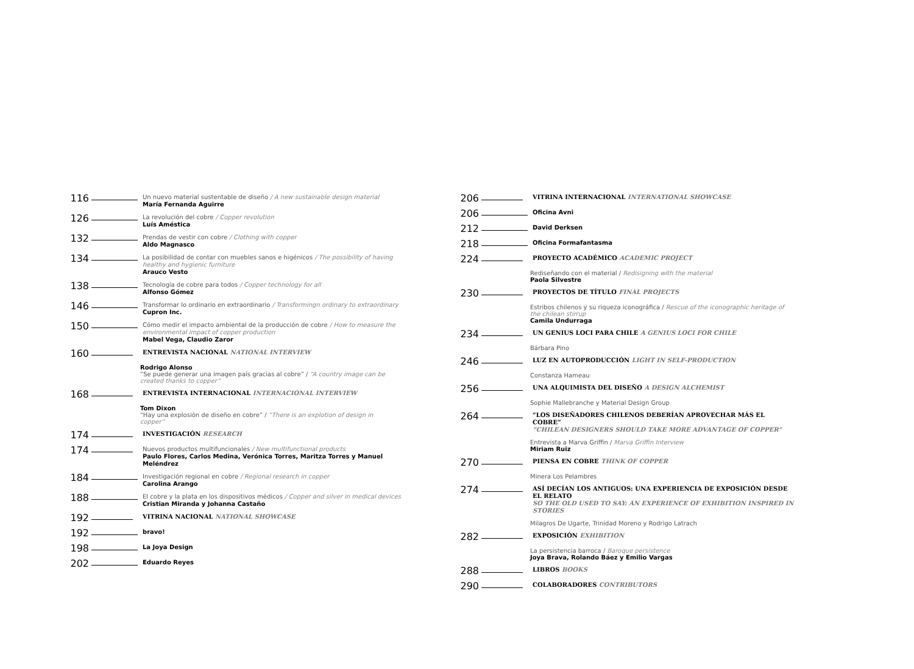116
Un nuevo material sustentable de diseño / A new sustainable design material
María Fernanda Aguirre
126
La revolución del cobre / Copper revolution
Luís Améstica
132
Prendas de vestir con cobre / Clothing with copper
Aldo Magnasco
134
La posibilidad de contar con muebles sanos e higénicos / The possibility of having healthy and hygienic furniture
Arauco Vesto
138
Tecnología de cobre para todos / Copper technology for all
Alfonso Gómez
146
Transformar lo ordinario en extraordinario / Transformingn ordinary to extraordinary
Cupron Inc.
150
Cómo medir el impacto ambiental de la producción de cobre / How to measure the environmental impact of copper production
Mabel Vega, Claudio Zaror
160
ENTREVISTA NACIONAL NATIONAL INTERVIEW
Rodrigo Alonso
“Se puede generar una imagen país gracias al cobre” / “A country image can be created thanks to copper”
168
ENTREVISTA INTERNACIONAL INTERNACIONAL INTERVIEW
Tom Dixon
“Hay una explosión de diseño en cobre” / “There is an explotion of design in copper”
174
INVESTIGACIÓN RESEARCH
174
Nuevos productos multifuncionales / New multifunctional products
Paulo Flores, Carlos Medina, Verónica Torres, Maritza Torres y Manuel Meléndrez
184
Investigación regional en cobre / Regional research in copper
Carolina Arango
188
El cobre y la plata en los dispositivos médicos / Copper and silver in medical devices
Cristian Miranda y Johanna Castaño
192
VITRINA NACIONAL NATIONAL SHOWCASE
192
bravo!
198
La Joya Design
202
Eduardo Reyes
206
VITRINA INTERNACIONAL INTERNATIONAL SHOWCASE
206
Oficina Avni
212
David Derksen
218
Oficina Formafantasma
224
PROYECTO ACADÉMICO ACADEMIC PROJECT
Rediseñando con el material / Redisigning with the material
Paola Silvestre
230
PROYECTOS DE TÍTULO FINAL PROJECTS
Estribos chilenos y su riqueza iconográfica / Rescue of the iconographic heritage of the chilean stirrup
Camila Undurraga
234
UN GENIUS LOCI PARA CHILE A GENIUS LOCI FOR CHILE
Bárbara Pino
246
LUZ EN AUTOPRODUCCIÓN LIGHT IN SELF-PRODUCTION
Constanza Hameau
256
UNA ALQUIMISTA DEL DISEÑO A DESIGN ALCHEMIST
Sophie Mallebranche y Material Design Group
264
“LOS DISEÑADORES CHILENOS DEBERÍAN APROVECHAR MÁS EL COBRE”
“CHILEAN DESIGNERS SHOULD TAKE MORE ADVANTAGE OF COPPER”
Entrevista a Marva Griffin / Marva Griffin Interview
Miriam Ruiz
270
PIENSA EN COBRE THINK OF COPPER
Minera Los Pelambres
274
ASÍ DECÍAN LOS ANTIGUOS: UNA EXPERIENCIA DE EXPOSICIÓN DESDE EL RELATO
SO THE OLD USED TO SAY: AN EXPERIENCE OF EXHIBITION INSPIRED IN STORIES
Milagros De Ugarte, Trinidad Moreno y Rodrigo Latrach
282
EXPOSICIÓN EXHIBITION
La persistencia barroca / Baroque persistence
Joya Brava, Rolando Báez y Emilio Vargas
288
LIBROS BOOKS
290
COLABORADORES CONTRIBUTORS